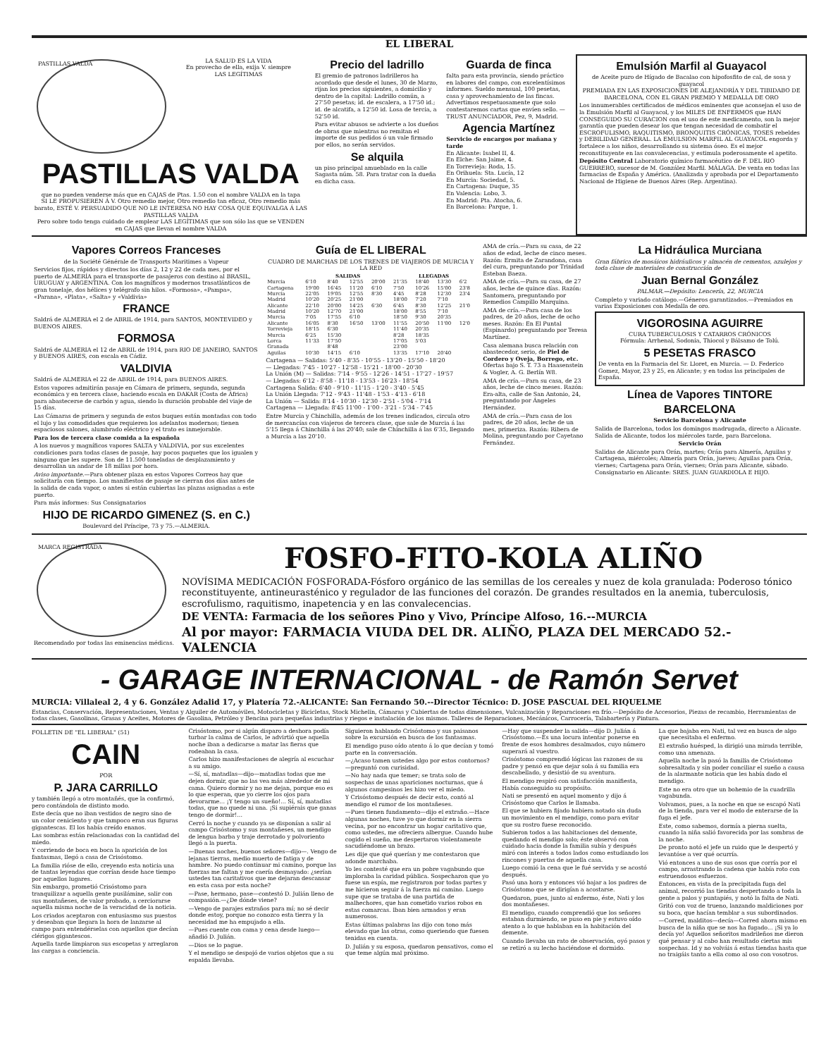EL LIBERAL
PASTILLAS VALDA
LA SALUD ES LA VIDA
En provecho de ella, exija V. siempre
LAS LEGÍTIMAS
PASTILLAS VALDA
que no pueden venderse más que en CAJAS de Ptas. 1.50 con el nombre VALDA en la tapa
SI LE PROPUSIEREN Á V. Otro remedio mejor, Otro remedio tan eficaz, Otro remedio más barato, ESTÉ V. PERSUADIDO QUE NO LE INTERESA NO HAY COSA QUE EQUIVALGA Á LAS PASTILLAS VALDA
Pero sobre todo tenga cuidado de emplear LAS LEGÍTIMAS que son sólo las que se VENDEN en CAJAS que llevan el nombre VALDA
Precio del ladrillo
El gremio de patronos ladrilleros ha acordado que desde el lunes, 30 de Marzo, rijan los precios siguientes, a domicilio y dentro de la capital: Ladrillo común, a 27'50 pesetas; id. de escalera, a 17'50 id.; id. de alcatifa, a 12'50 id. Losa de tercia, a 52'50 id.
Para evitar abusos se advierte a los dueños de obras que mientras no remitan el importe de sus pedidos ó un vale firmado por ellos, no serán servidos.
Se alquila
un piso principal amueblado en la calle Sagasta núm. 58. Para tratar con la dueña en dicha casa.
Guarda de finca
falta para esta provincia, siendo práctico en labores del campo, con excelentísimos informes. Sueldo mensual, 100 pesetas, casa y aprovechamiento de las fincas. Advertimos respetuosamente que solo contestaremos cartas que envíen sello. — TRUST ANUNCIADOR, Pez, 9, Madrid.
Agencia Martínez
Servicio de encargos por mañana y tarde
En Alicante: Isabel II, 4.
En Elche: San Jaime, 4.
En Torrevieja: Roda, 15.
En Orihuela: Sta. Lucía, 12
En Murcia: Sociedad, 5.
En Cartagena: Duque, 35
En Valencia: Lobo, 3.
En Madrid: Pta. Atocha, 6.
En Barcelona: Parque, 1.
Emulsión Marfil al Guayacol
de Aceite puro de Hígado de Bacalao con hipofosfito de cal, de sosa y guayacol
PREMIADA EN LAS EXPOSICIONES DE ALEJANDRÍA Y DEL TIBIDABO DE BARCELONA, CON EL GRAN PREMIO Y MEDALLA DE ORO
Los innumerables certificados de médicos eminentes que aconsejan el uso de la Emulsión Marfil al Guayacol, y los MILES DE ENFERMOS que HAN CONSEGUIDO SU CURACION con el uso de este medicamento, son la mejor garantía que pueden desear los que tengan necesidad de combatir el ESCROFULISMO, RAQUITISMO, BRONQUITIS CRÓNICAS, TOSES rebeldes y DEBILIDAD GENERAL. LA EMULSION MARFIL AL GUAYACOL engorda y fortalece a los niños, desarrollando su sistema óseo. Es el mejor reconstituyente en las convalecencias, y estimula poderosamente el apetito.
Depósito Central Laboratorio químico farmacéutico de F. DEL RIO GUERRERO, sucesor de M. González Marfil. MÁLAGA. De venta en todas las farmacias de España y América. (Analizada y aprobada por el Departamento Nacional de Higiene de Buenos Aires (Rep. Argentina).
Vapores Correos Franceses
de la Société Générale de Transports Maritimes a Vapeur
Servicios fijos, rápidos y directos los días 2, 12 y 22 de cada mes, por el puerto de ALMERÍA para el transporte de pasajeros con destino al BRASIL, URUGUAY y ARGENTINA. Con los magníficos y modernos trasatlánticos de gran tonelaje, dos hélices y telégrafo sin hilos. «Formosa», «Pampa», «Parana», «Plata», «Salta» y «Valdivia»
FRANCE
Saldrá de ALMERIA el 2 de ABRIL de 1914, para SANTOS, MONTEVIDEO y BUENOS AIRES.
FORMOSA
Saldrá de ALMERIA el 12 de ABRIL de 1914, para RIO DE JANEIRO, SANTOS y BUENOS AIRES, con escala en Cádiz.
VALDIVIA
Saldrá de ALMERIA el 22 de ABRIL de 1914, para BUENOS AIRES.
Estos vapores admitirán pasaje en Cámara de primera, segunda, segunda económica y en tercera clase, haciendo escala en DAKAR (Costa de África) para abastecerse de carbón y agua, siendo la duración probable del viaje de 15 días.
Las Cámaras de primera y segunda de estos buques están montadas con todo el lujo y las comodidades que requieren los adelantos modernos; tienen espaciosos salones, alumbrado eléctrico y el trato es inmejorable.
Para los de tercera clase comida a la española
A los nuevos y magníficos vapores SALTA y VALDIVIA, por sus excelentes condiciones para todas clases de pasaje, hay pocos paquetes que los igualen y ninguno que les supere. Son de 11.500 toneladas de desplazamiento y desarrollan un andar de 18 millas por hora.
Aviso importante.—Para obtener plaza en estos Vapores Correos hay que solicitarla con tiempo. Los manifiestos de pasaje se cierran dos días antes de la salida de cada vapor, o antes si están cubiertas las plazas asignadas a este puerto.
Para más informes: Sus Consignatarios
HIJO DE RICARDO GIMENEZ (S. en C.)
Boulevard del Príncipe, 73 y 75.—ALMERIA.
Guía de EL LIBERAL
CUADRO DE MARCHAS DE LOS TRENES DE VIAJEROS DE MURCIA Y LA RED
| | SALIDAS | | | | LLEGADAS | | | |
| --- | --- | --- | --- | --- | --- | --- | --- | --- |
| Murcia | 6'10 | 8'40 | 12'55 | 20'00 | 21'35 | 18'40 | 13'30 | 6'2 |
| Cartagena | 19'00 | 16'45 | 11'20 | 6'10 | 7'50 | 10'26 | 15'00 | 23'8 |
| Murcia | 22'05 | 19'05 | 12'55 | 8'30 | 4'45 | 8'28 | 12'30 | 23'4 |
| Madrid | 10'20 | 20'25 | 21'00 | | 18'00 | 7'20 | 7'10 | |
| Alicante | 22'10 | 20'00 | 14'25 | 6'30 | 6'45 | 8'30 | 12'25 | 21'0 |
| Madrid | 10'20 | 12'70 | 21'00 | | 18'00 | 8'55 | 7'10 | |
| Murcia | 7'05 | 17'55 | 6'10 | | 18'50 | 9'30 | 20'35 | |
| Alicante | 16'05 | 8'30 | 16'50 | 13'00 | 11'55 | 20'50 | 11'00 | 12'0 |
| Torrevieja | 18'15 | 6'30 | | | 11'40 | 20'35 | | |
| Murcia | 6'25 | 15'30 | | | 8'28 | 18'35 | | |
| Lorca | 11'33 | 17'50 | | | 17'05 | 5'03 | | |
| Granada | | 8'48 | | | 23'00 | | | |
| Aguilas | 10'30 | 14'15 | 6'10 | | 13'35 | 17'10 | 20'40 | |
Cartagena — Salidas: 5'40 - 8'35 - 10'55 - 13'20 - 15'50 - 18'20
— Llegadas: 7'45 - 10'27 - 12'58 - 15'21 - 18'00 - 20'30
La Unión (M) — Salidas: 7'14 - 9'55 - 12'26 - 14'51 - 17'27 - 19'57
— Llegadas: 6'12 - 8'58 - 11'18 - 13'53 - 16'23 - 18'54
Cartagena Salida: 6'40 - 9'10 - 11'15 - 1'20 - 3'40 - 5'45
La Unión Llegada: 7'12 - 9'43 - 11'48 - 1'53 - 4'13 - 6'18
La Unión — Salida: 8'14 - 10'30 - 12'30 - 2'51 - 5'04 - 7'14
Cartagena — Llegada: 8'45 11'00 - 1'00 - 3'21 - 5'34 - 7'45
Entre Murcia y Chinchilla, además de los trenes indicados, circula otro de mercancías con viajeros de tercera clase, que sale de Murcia á las 5'15 llega á Chinchilla á las 20'40; sale de Chinchilla á las 6'35, llegando a Murcia a las 20'10.
AMA de cría.—Para su casa, de 22 años de edad, leche de cinco meses. Razón: Ermita de Zarandona, casa del cura, preguntando por Trinidad Esteban Baeza.
AMA de cría.—Para su casa, de 27 años, leche de quince días. Razón: Santomera, preguntando por Remedios Campillo Marquina.
AMA de cría.—Para casa de los padres, de 20 años, leche de ocho meses. Razón: En El Puntal (Espinardo) preguntando por Teresa Martínez.
Casa alemana busca relación con abastecedor, serio, de Piel de Cordero y Oveja, Borrego, etc. Ofertas bajo S. T. 73 a Haasenstein & Vogler, A. G. Berlín W8.
AMA de cría.—Para su casa, de 23 años, leche de cinco meses. Razón: Era-alta, calle de San Antonio, 24, preguntando por Ángeles Hernández.
AMA de cría.—Para casa de los padres, de 20 años, leche de un mes, primeriza. Razón: Ribera de Molina, preguntando por Cayetano Fernández.
La Hidráulica Murciana
Gran fábrica de mosáicos hidráulicos y almacén de cementos, azulejos y toda clase de materiales de construcción de
Juan Bernal González
PALMAR.—Depósito: Lencería, 22, MURCIA
Completo y variado catálogo.—Géneros garantizados.—Premiados en varias Exposiciones con Medalla de oro.
VIGOROSINA AGUIRRE
CURA TUBERCULOSIS Y CATARROS CRÓNICOS
Fórmula: Arrhenal, Sodonia, Thiocol y Bálsamo de Tolú.
5 PESETAS FRASCO
De venta en la Farmacia del Sr. Lloret, en Murcia. — D. Federico Gomez, Mayor, 23 y 25, en Alicante; y en todas las principales de España.
Línea de Vapores TINTORE
BARCELONA
Servicio Barcelona y Alicante
Salida de Barcelona, todos los domingos madrugada, directo a Alicante. Salida de Alicante, todos los miércoles tarde, para Barcelona.
Servicio Orán
Salidas de Alicante para Orán, martes; Orán para Almería, Aguilas y Cartagena, miércoles; Almería para Orán, jueves; Aguilas para Orán, viernes; Cartagena para Orán, viernes; Orán para Alicante, sábado. Consignatario en Alicante: SRES. JUAN GUARDIOLA E HIJO.
MARCA REGISTRADA
Recomendado por todas las eminencias médicas.
FOSFO-FITO-KOLA ALIÑO
NOVÍSIMA MEDICACIÓN FOSFORADA-Fósforo orgánico de las semillas de los cereales y nuez de kola granulada: Poderoso tónico reconstituyente, antineurasténico y regulador de las funciones del corazón. De grandes resultados en la anemia, tuberculosis, escrofulismo, raquitismo, inapetencia y en las convalecencias.
DE VENTA: Farmacia de los señores Pino y Vivo, Príncipe Alfoso, 16.--MURCIA
Al por mayor: FARMACIA VIUDA DEL DR. ALIÑO, PLAZA DEL MERCADO 52.-VALENCIA
- GARAGE INTERNACIONAL - de Ramón Servet
MURCIA: Villaleal 2, 4 y 6. González Adalid 17, y Platería 72.-ALICANTE: San Fernando 50.--Director Técnico: D. JOSE PASCUAL DEL RIQUELME
Estancias, Conservación, Representaciones, Ventas y Alquiler de Automóviles, Motocicletas y Bicicletas, Stock Michelin, Cámaras y Cubiertas de todas dimensiones, Vulcanización y Reparaciones en frío.—Depósito de Accesorios, Piezas de recambio, Herramientas de todas clases, Gasolinas, Grasas y Aceites, Motores de Gasolina, Petróleo y Bencina para pequeñas industrias y riegos e instalación de los mismos. Talleres de Reparaciones, Mecánicos, Carrocería, Talabartería y Pintura.
FOLLETIN DE "EL LIBERAL" (51)
CAIN
POR
P. JARA CARRILLO
y también llegó a otro montañés, que la confirmó, pero contándola de distinto modo.
Este decía que no iban vestidos de negro sino de un color ceniciento y que tampoco eran sus figuras gigantescas. El los había creído enanos.
Las sombras están relacionadas con la cantidad del miedo.
Y corriendo de boca en boca la aparición de los fantasmas, llegó a casa de Crisóstomo.
La familia rióse de ello, creyendo esta noticia una de tantas leyendas que corrían desde hace tiempo por aquellos lugares.
Sin embargo, prometió Crisóstomo para tranquilizar a aquella gente pusilámine, salir con sus montañeses, de valor probado, a cerciorarse aquella misma noche de la veracidad de la noticia.
Los criados aceptaron con entusiasmo sus puestos y deseaban que llegara la hora de lanzarse al campo para entendérselas con aquellos que decían clérigos gigantescos.
Aquella tarde limpiaron sus escopetas y arreglaron las cargas a conciencia.
Crisóstomo, por si algún disparo a deshora podía turbar la calma de Carlos, le advirtió que aquella noche iban a dedicarse a matar las fieras que rodeaban la casa.
Carlos hizo manifestaciones de alegría al escuchar a su amigo.
—Sí, sí, matadlas—dijo—matadlas todas que me dejen dormir, que no las vea más alrededor de mi cama. Quiero dormir y no me dejan, porque eso es lo que esperan, que yo cierre los ojos para devorarme... ¡Y tengo un sueño!... Sí, sí, matadlas todas, que no quede ni una. ¡Si supiérais que ganas tengo de dormir!...
Cerró la noche y cuando ya se disponían a salir al campo Crisóstomo y sus montañeses, un mendigo de lengua barba y traje derrotado y polvoriento llegó a la puerta.
—Buenas noches, buenos señores—dijo—. Vengo de lejanas tierras, medio muerto de fatiga y de hambre. No puedo continuar mi camino, porque las fuerzas me faltan y me caería desmayado: ¿serían ustedes tan caritativos que me dejaran descansar en esta casa por esta noche?
—Pase, hermano, pase—contestó D. Julián lleno de compasión.—¿De dónde viene?
—Vengo de parajes extraños para mí; no sé decir donde estoy, porque no conozco esta tierra y la necesidad me ha empujado a ella.
—Pues cuente con cama y cena desde luego—añadió D. Julián.
—Dios se lo pague.
Y el mendigo se despojó de varios objetos que a su espalda llevaba.
Siguieron hablando Crisóstomo y sus paisanos sobre la excursión en busca de los fantasmas.
El mendigo puso oído atento á lo que decían y tomó parte en la conversación.
—¿Acaso tamen ustedes algo por estos contornos?—preguntó con curisidad.
—No hay nada que temer; se trata solo de sospechas de unas apariciones nocturnas, que á algunos campesinos les hizo ver el miedo.
Y Crisóstomo después de decir esto, contó al mendigo el rumor de los montañeses.
—Pues tienen fundamento—dijo el extraño.—Hace algunas noches, tuve yo que dormir en la sierra vecina, por no encontrar un hogar caritativo que, como ustedes, me ofreciera albergue. Cuando hube cogido el sueño, me despertaron violentamente sacudiéndome un brazo.
Les dije que qué querían y me contestaron que adonde marchaba.
Yo les contesté que era un pobre vagabundo que imploraba la caridad pública. Sospecharon que yo fuese un espía, me registraron por todas partes y me hicieron seguir á la fuerza mi camino. Luego supe que se trataba de una partida de malhechores, que han cometido varios robos en estas comarcas. Iban bien armados y eran numerosos.
Estas últimas palabras las dijo con tono más elevado que las otras, como queriendo que fuesen tenidas en cuenta.
D. Julián y su esposa, quedaron pensativos, como el que teme algún mal próximo.
—Hay que suspender la salida—dijo D. Julián á Crisóstomo.—Es una locura intentar ponerse en frente de esos hombres desalmados, cuyo número superará al vuestro.
Crisóstomo comprendió lógicas las razones de su padre y pensó en que dejar sola á su familia era descabellado, y desistió de su aventura.
El mendigo respiró con satisfacción manifiesta, Había conseguido su propósito.
Nati se presentó en aquel momento y dijo á Crisóstomo que Carlos le llamaba.
El que se hubiera fijado hubiera notado sin duda un movimiento en el mendigo, como para evitar que su rostro fuese reconocido.
Subieron todos a las habitaciones del demente, quedando el mendigo solo; éste observó con cuidado hacia donde la familia subía y después miró con interés a todos lados como estudiando los rincones y puertas de aquella casa.
Luego comió la cena que le fué servida y se acostó después.
Pasó una hora y entonces vió bajar a los padres de Crisóstomo que se dirigían a acostarse.
Quedaron, pues, junto al enfermo, éste, Nati y los dos montañeses.
El mendigo, cuando comprendió que los señores estaban durmiendo, se puso en pie y estuvo oído atento a lo que hablaban en la habitación del demente.
Cuando llevaba un rato de observación, oyó pasos y se retiró a su lecho haciéndose el dormido.
La que bajaba era Nati, tal vez en busca de algo que necesitaba el enfermo.
El extraño huésped, la dirigió una mirada terrible, como una amenaza.
Aquella noche la pasó la familia de Crisóstomo sobresaltada y sin poder conciliar el sueño a causa de la alarmante noticia que les había dado el mendigo.
Este no era otro que un bohemio de la cuadrilla vagabunda.
Volvamos, pues, a la noche en que se escapó Nati de la tienda, para ver el modo de enterarse de la fuga el jefe.
Este, como sabemos, dormía a pierna suelta, cuando la niña salió favorecida por las sombras de la noche.
De pronto notó el jefe un ruido que le despertó y levantóse a ver qué ocurría.
Vió entonces a uno de sus osos que corría por el campo, arrastrando la cadena que había roto con estruendosos esfuerzos.
Entonces, en vista de la precipitada fuga del animal, recorrió las tiendas despertando a toda la gente a palos y puntapiés, y notó la falta de Nati.
Gritó con voz de trueno, lanzando maldiciones por su boca, que hacían temblar a sus subordinados.
—Corred, malditos—decía—Corred ahora mismo en busca de la niña que se nos ha fugado... ¡Si ya lo decía yo! Aquellos señoritos madrileños me dieron qué pensar y al cabo han resultado ciertas mis sospechas. Id y no volváis á estas tiendas hasta que no traigáis tanto a ella como al oso con vosotros.